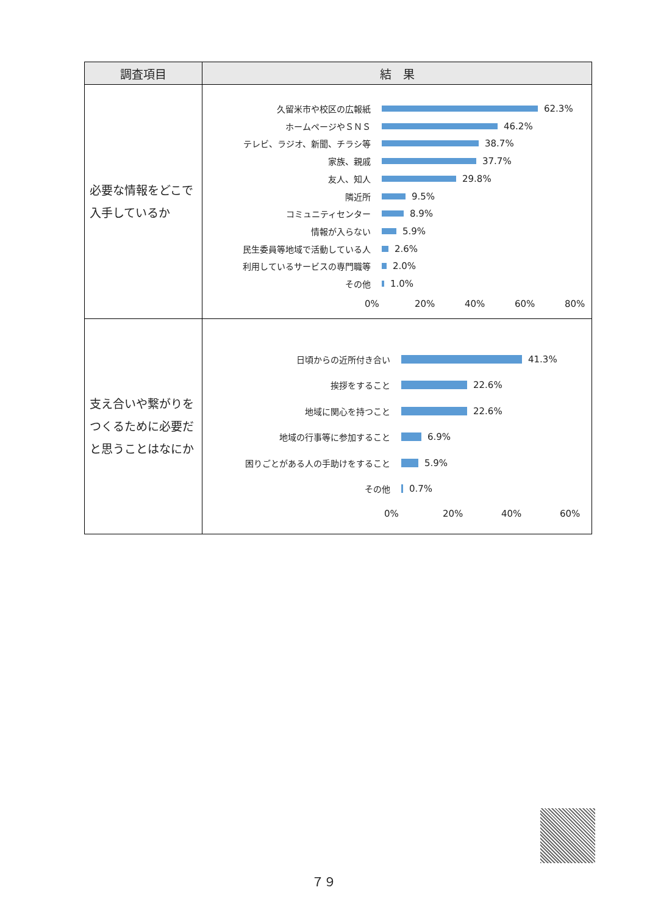| 調査項目 | 結 果 |
| --- | --- |
| 必要な情報をどこで入手しているか | 久留米市や校区の広報紙 62.3% ホームページやＳＮＳ 46.2% テレビ、ラジオ、新聞、チラシ等 38.7% 家族、親戚 37.7% 友人、知人 29.8% 隣近所 9.5% コミュニティセンター 8.9% 情報が入らない 5.9% 民生委員等地域で活動している人 2.6% 利用しているサービスの専門職等 2.0% その他 1.0% 0% 20% 40% 60% 80% |
| 支え合いや繋がりをつくるために必要だと思うことはなにか | 日頃からの近所付き合い 41.3% 挨拶をすること 22.6% 地域に関心を持つこと 22.6% 地域の行事等に参加すること 6.9% 困りごとがある人の手助けをすること 5.9% その他 0.7% 0% 20% 40% 60% |
７９